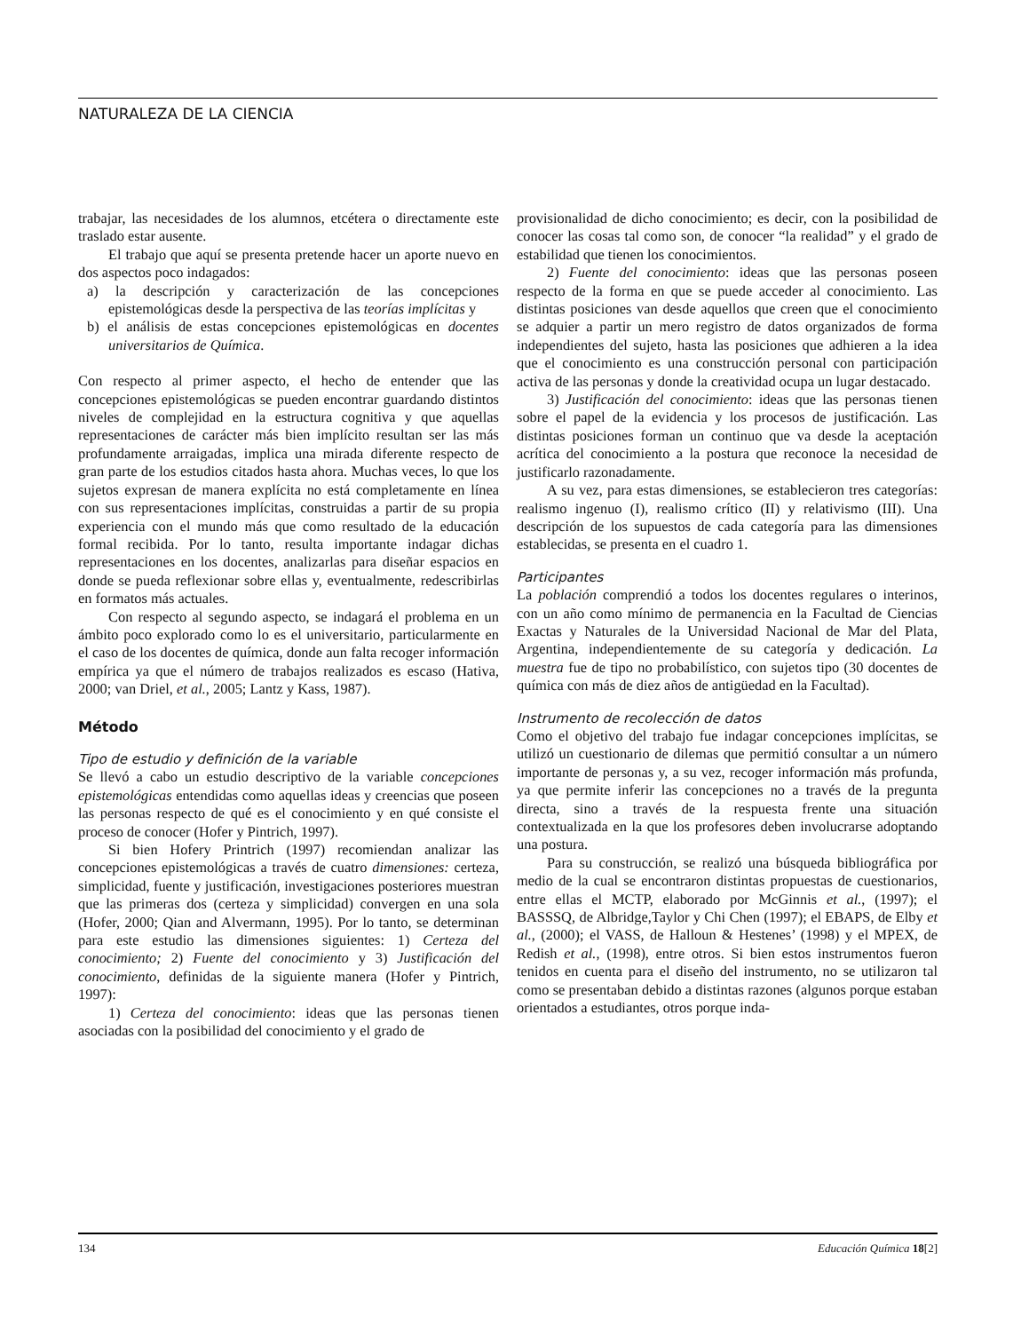NATURALEZA DE LA CIENCIA
trabajar, las necesidades de los alumnos, etcétera o directamente este traslado estar ausente.
El trabajo que aquí se presenta pretende hacer un aporte nuevo en dos aspectos poco indagados:
a) la descripción y caracterización de las concepciones epistemológicas desde la perspectiva de las teorías implícitas y
b) el análisis de estas concepciones epistemológicas en docentes universitarios de Química.
Con respecto al primer aspecto, el hecho de entender que las concepciones epistemológicas se pueden encontrar guardando distintos niveles de complejidad en la estructura cognitiva y que aquellas representaciones de carácter más bien implícito resultan ser las más profundamente arraigadas, implica una mirada diferente respecto de gran parte de los estudios citados hasta ahora. Muchas veces, lo que los sujetos expresan de manera explícita no está completamente en línea con sus representaciones implícitas, construidas a partir de su propia experiencia con el mundo más que como resultado de la educación formal recibida. Por lo tanto, resulta importante indagar dichas representaciones en los docentes, analizarlas para diseñar espacios en donde se pueda reflexionar sobre ellas y, eventualmente, redescribirlas en formatos más actuales.
Con respecto al segundo aspecto, se indagará el problema en un ámbito poco explorado como lo es el universitario, particularmente en el caso de los docentes de química, donde aun falta recoger información empírica ya que el número de trabajos realizados es escaso (Hativa, 2000; van Driel, et al., 2005; Lantz y Kass, 1987).
Método
Tipo de estudio y definición de la variable
Se llevó a cabo un estudio descriptivo de la variable concepciones epistemológicas entendidas como aquellas ideas y creencias que poseen las personas respecto de qué es el conocimiento y en qué consiste el proceso de conocer (Hofer y Pintrich, 1997).
Si bien Hofery Printrich (1997) recomiendan analizar las concepciones epistemológicas a través de cuatro dimensiones: certeza, simplicidad, fuente y justificación, investigaciones posteriores muestran que las primeras dos (certeza y simplicidad) convergen en una sola (Hofer, 2000; Qian and Alvermann, 1995). Por lo tanto, se determinan para este estudio las dimensiones siguientes: 1) Certeza del conocimiento; 2) Fuente del conocimiento y 3) Justificación del conocimiento, definidas de la siguiente manera (Hofer y Pintrich, 1997):
1) Certeza del conocimiento: ideas que las personas tienen asociadas con la posibilidad del conocimiento y el grado de
provisionalidad de dicho conocimiento; es decir, con la posibilidad de conocer las cosas tal como son, de conocer “la realidad” y el grado de estabilidad que tienen los conocimientos.
2) Fuente del conocimiento: ideas que las personas poseen respecto de la forma en que se puede acceder al conocimiento. Las distintas posiciones van desde aquellos que creen que el conocimiento se adquier a partir un mero registro de datos organizados de forma independientes del sujeto, hasta las posiciones que adhieren a la idea que el conocimiento es una construcción personal con participación activa de las personas y donde la creatividad ocupa un lugar destacado.
3) Justificación del conocimiento: ideas que las personas tienen sobre el papel de la evidencia y los procesos de justificación. Las distintas posiciones forman un continuo que va desde la aceptación acrítica del conocimiento a la postura que reconoce la necesidad de justificarlo razonadamente.
A su vez, para estas dimensiones, se establecieron tres categorías: realismo ingenuo (I), realismo crítico (II) y relativismo (III). Una descripción de los supuestos de cada categoría para las dimensiones establecidas, se presenta en el cuadro 1.
Participantes
La población comprendió a todos los docentes regulares o interinos, con un año como mínimo de permanencia en la Facultad de Ciencias Exactas y Naturales de la Universidad Nacional de Mar del Plata, Argentina, independientemente de su categoría y dedicación. La muestra fue de tipo no probabilístico, con sujetos tipo (30 docentes de química con más de diez años de antigüedad en la Facultad).
Instrumento de recolección de datos
Como el objetivo del trabajo fue indagar concepciones implícitas, se utilizó un cuestionario de dilemas que permitió consultar a un número importante de personas y, a su vez, recoger información más profunda, ya que permite inferir las concepciones no a través de la pregunta directa, sino a través de la respuesta frente una situación contextualizada en la que los profesores deben involucrarse adoptando una postura.
Para su construcción, se realizó una búsqueda bibliográfica por medio de la cual se encontraron distintas propuestas de cuestionarios, entre ellas el MCTP, elaborado por McGinnis et al., (1997); el BASSSQ, de Albridge,Taylor y Chi Chen (1997); el EBAPS, de Elby et al., (2000); el VASS, de Halloun & Hestenes’ (1998) y el MPEX, de Redish et al., (1998), entre otros. Si bien estos instrumentos fueron tenidos en cuenta para el diseño del instrumento, no se utilizaron tal como se presentaban debido a distintas razones (algunos porque estaban orientados a estudiantes, otros porque inda-
134 Educación Química 18[2]